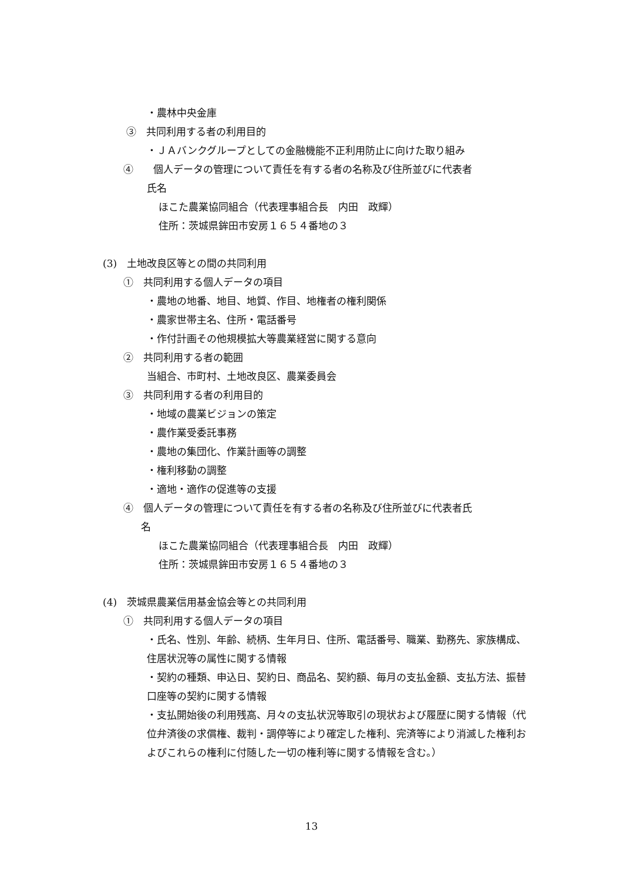・農林中央金庫
③　共同利用する者の利用目的
・ＪＡバンクグループとしての金融機能不正利用防止に向けた取り組み
④　　個人データの管理について責任を有する者の名称及び住所並びに代表者
氏名
ほこた農業協同組合（代表理事組合長　内田　政輝）
住所：茨城県鉾田市安房１６５４番地の３
(3)　土地改良区等との間の共同利用
①　共同利用する個人データの項目
・農地の地番、地目、地質、作目、地権者の権利関係
・農家世帯主名、住所・電話番号
・作付計画その他規模拡大等農業経営に関する意向
②　共同利用する者の範囲
当組合、市町村、土地改良区、農業委員会
③　共同利用する者の利用目的
・地域の農業ビジョンの策定
・農作業受委託事務
・農地の集団化、作業計画等の調整
・権利移動の調整
・適地・適作の促進等の支援
④　個人データの管理について責任を有する者の名称及び住所並びに代表者氏
名
ほこた農業協同組合（代表理事組合長　内田　政輝）
住所：茨城県鉾田市安房１６５４番地の３
(4)　茨城県農業信用基金協会等との共同利用
①　共同利用する個人データの項目
・氏名、性別、年齢、続柄、生年月日、住所、電話番号、職業、勤務先、家族構成、住居状況等の属性に関する情報
・契約の種類、申込日、契約日、商品名、契約額、毎月の支払金額、支払方法、振替口座等の契約に関する情報
・支払開始後の利用残高、月々の支払状況等取引の現状および履歴に関する情報（代位弁済後の求償権、裁判・調停等により確定した権利、完済等により消滅した権利およびこれらの権利に付随した一切の権利等に関する情報を含む。）
13